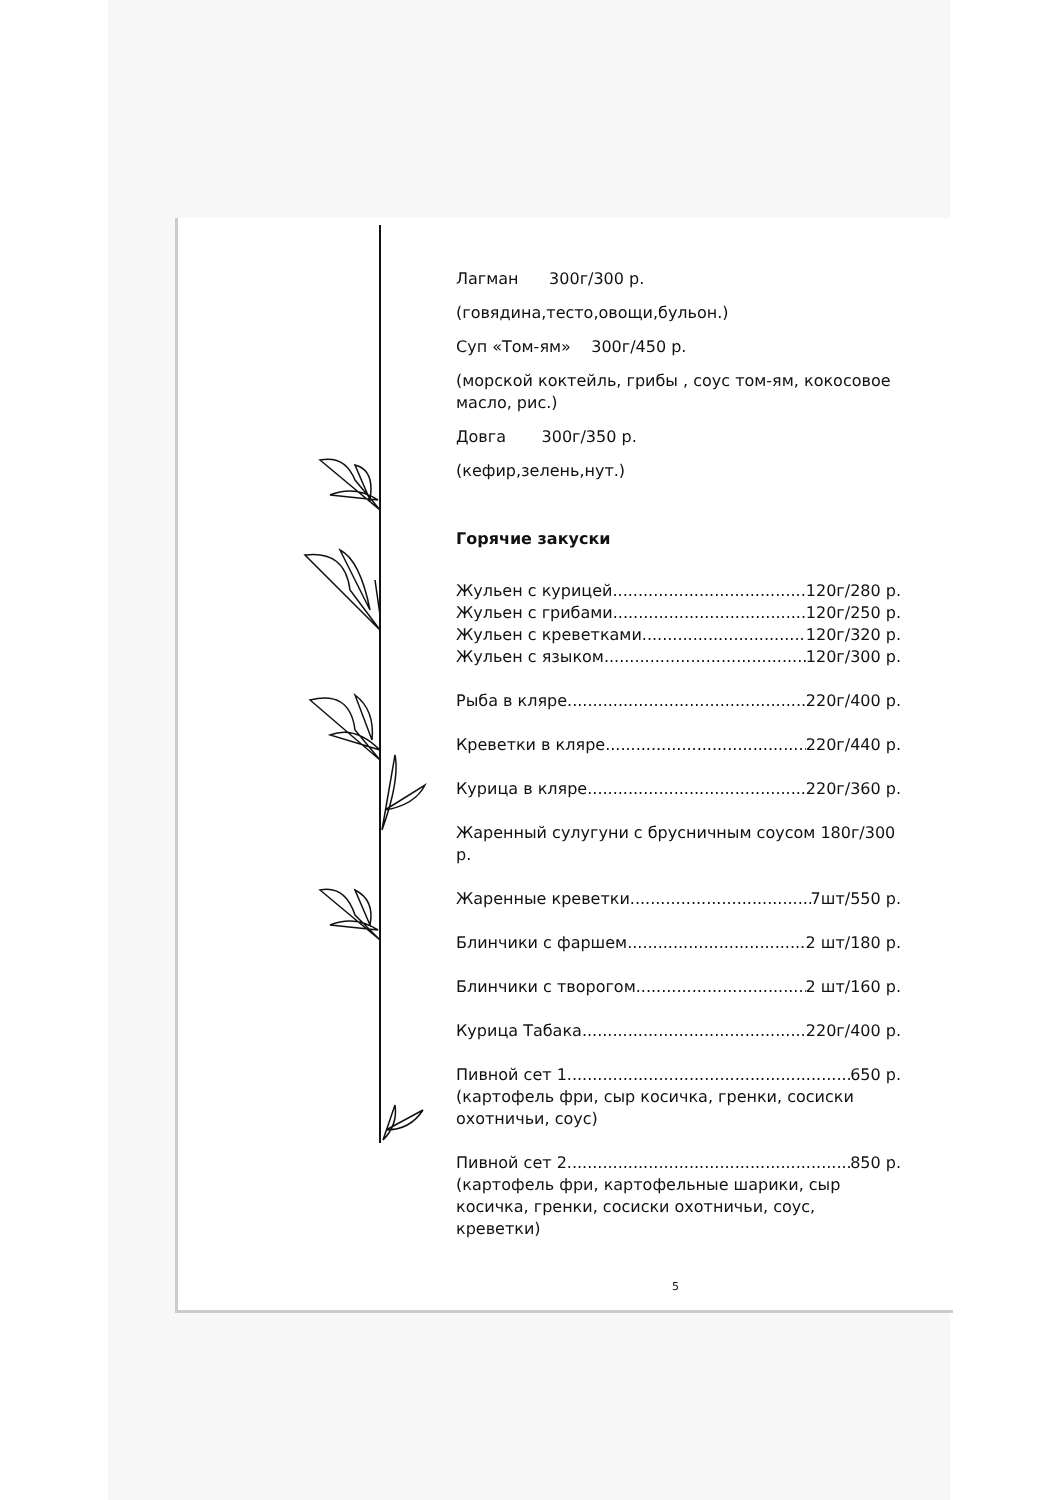Лагман 300г/300 р.
(говядина,тесто,овощи,бульон.)
Суп «Том-ям» 300г/450 р.
(морской коктейль, грибы , соус том-ям, кокосовое масло, рис.)
Довга 300г/350 р.
(кефир,зелень,нут.)
Горячие закуски
Жульен с курицей 120г/280 р.
Жульен с грибами 120г/250 р.
Жульен с креветками 120г/320 р.
Жульен с языком 120г/300 р.
Рыба в кляре 220г/400 р.
Креветки в кляре 220г/440 р.
Курица в кляре 220г/360 р.
Жаренный сулугуни с брусничным соусом 180г/300 р.
Жаренные креветки 7шт/550 р.
Блинчики с фаршем 2 шт/180 р.
Блинчики с творогом 2 шт/160 р.
Курица Табака 220г/400 р.
Пивной сет 1 650 р.
(картофель фри, сыр косичка, гренки, сосиски охотничьи, соус)
Пивной сет 2 850 р.
(картофель фри, картофельные шарики, сыр косичка, гренки, сосиски охотничьи, соус, креветки)
5